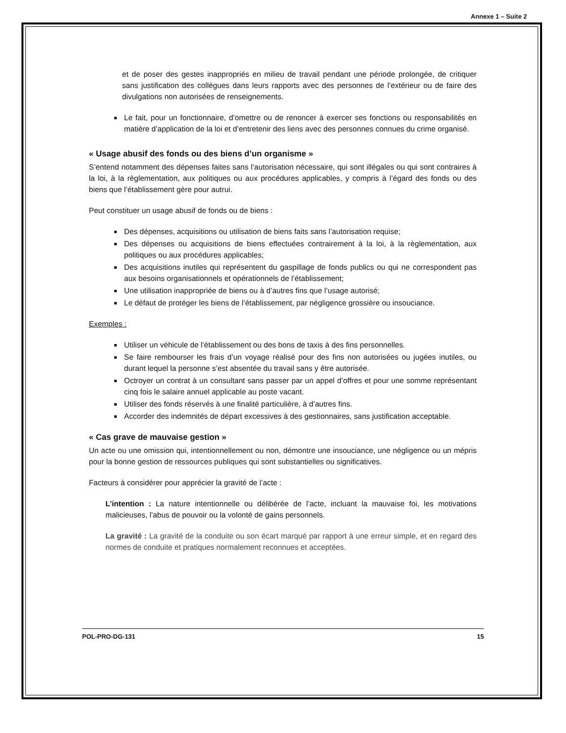Annexe 1 – Suite 2
et de poser des gestes inappropriés en milieu de travail pendant une période prolongée, de critiquer sans justification des collègues dans leurs rapports avec des personnes de l’extérieur ou de faire des divulgations non autorisées de renseignements.
Le fait, pour un fonctionnaire, d’omettre ou de renoncer à exercer ses fonctions ou responsabilités en matière d’application de la loi et d’entretenir des liens avec des personnes connues du crime organisé.
« Usage abusif des fonds ou des biens d’un organisme »
S’entend notamment des dépenses faites sans l’autorisation nécessaire, qui sont illégales ou qui sont contraires à la loi, à la règlementation, aux politiques ou aux procédures applicables, y compris à l’égard des fonds ou des biens que l’établissement gère pour autrui.
Peut constituer un usage abusif de fonds ou de biens :
Des dépenses, acquisitions ou utilisation de biens faits sans l’autorisation requise;
Des dépenses ou acquisitions de biens effectuées contrairement à la loi, à la règlementation, aux politiques ou aux procédures applicables;
Des acquisitions inutiles qui représentent du gaspillage de fonds publics ou qui ne correspondent pas aux besoins organisationnels et opérationnels de l’établissement;
Une utilisation inappropriée de biens ou à d’autres fins que l’usage autorisé;
Le défaut de protéger les biens de l’établissement, par négligence grossière ou insouciance.
Exemples :
Utiliser un véhicule de l’établissement ou des bons de taxis à des fins personnelles.
Se faire rembourser les frais d’un voyage réalisé pour des fins non autorisées ou jugées inutiles, ou durant lequel la personne s’est absentée du travail sans y être autorisée.
Octroyer un contrat à un consultant sans passer par un appel d’offres et pour une somme représentant cinq fois le salaire annuel applicable au poste vacant.
Utiliser des fonds réservés à une finalité particulière, à d’autres fins.
Accorder des indemnités de départ excessives à des gestionnaires, sans justification acceptable.
« Cas grave de mauvaise gestion »
Un acte ou une omission qui, intentionnellement ou non, démontre une insouciance, une négligence ou un mépris pour la bonne gestion de ressources publiques qui sont substantielles ou significatives.
Facteurs à considérer pour apprécier la gravité de l’acte :
L’intention : La nature intentionnelle ou délibérée de l’acte, incluant la mauvaise foi, les motivations malicieuses, l’abus de pouvoir ou la volonté de gains personnels.
La gravité : La gravité de la conduite ou son écart marqué par rapport à une erreur simple, et en regard des normes de conduite et pratiques normalement reconnues et acceptées.
POL-PRO-DG-131 15